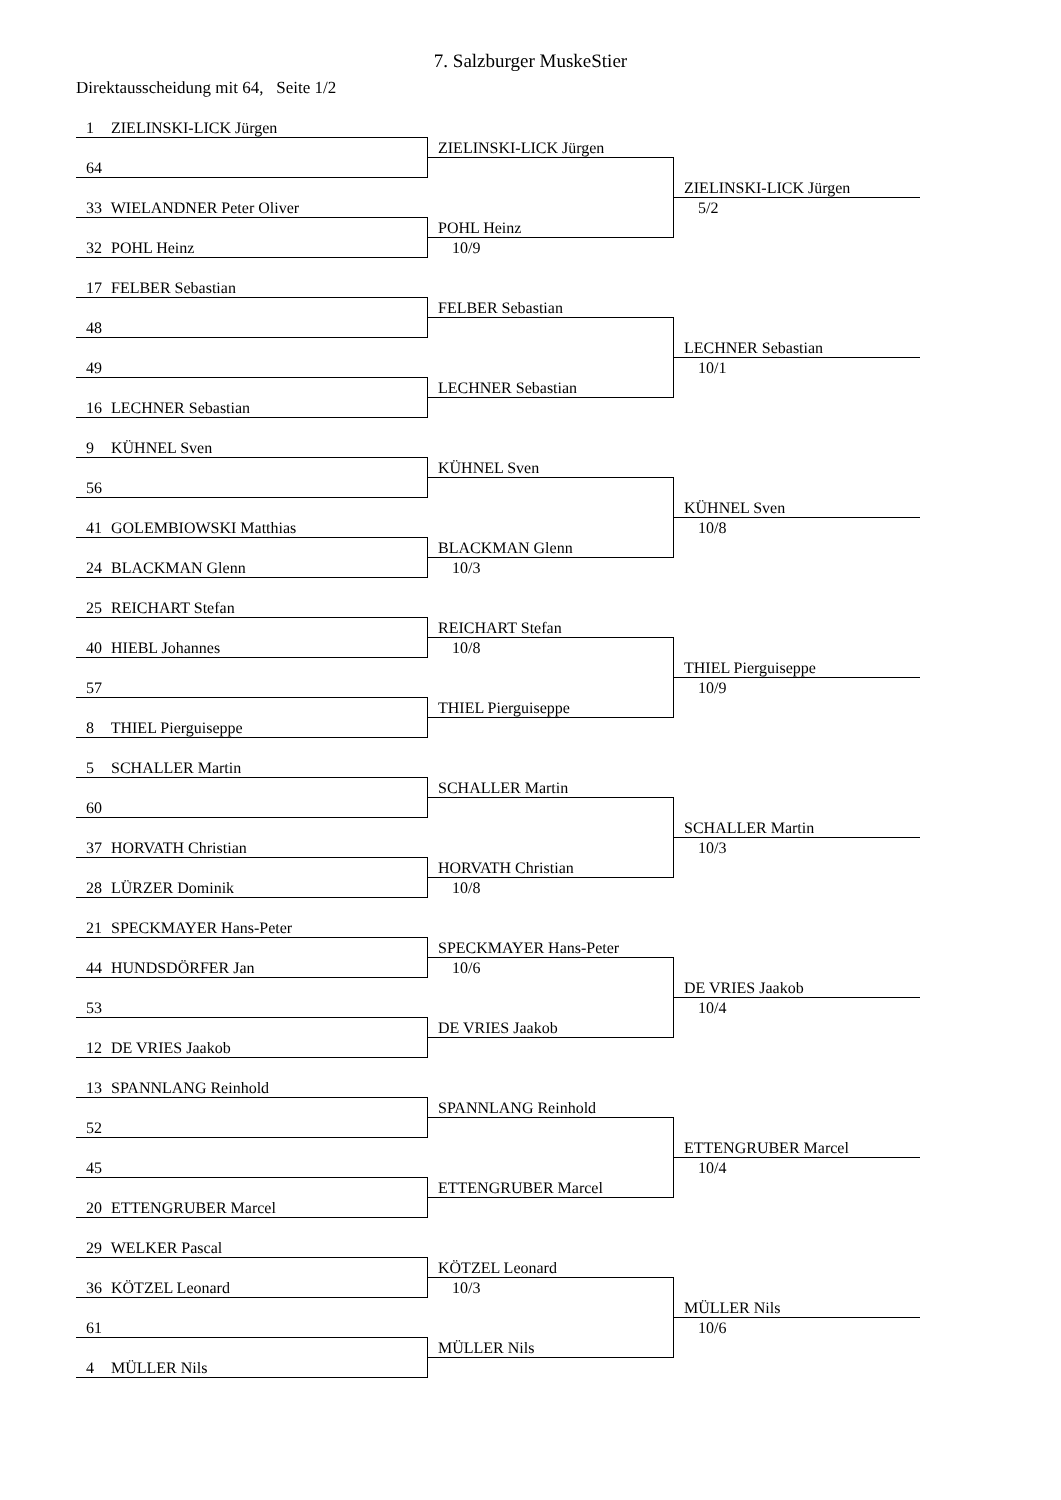7. Salzburger MuskeStier
Direktausscheidung mit 64, Seite 1/2
1 ZIELINSKI-LICK Jürgen
ZIELINSKI-LICK Jürgen
64
ZIELINSKI-LICK Jürgen
33 WIELANDNER Peter Oliver
5/2
POHL Heinz
32 POHL Heinz
10/9
17 FELBER Sebastian
FELBER Sebastian
48
LECHNER Sebastian
49
10/1
LECHNER Sebastian
16 LECHNER Sebastian
9 KÜHNEL Sven
KÜHNEL Sven
56
KÜHNEL Sven
41 GOLEMBIOWSKI Matthias
10/8
BLACKMAN Glenn
24 BLACKMAN Glenn
10/3
25 REICHART Stefan
REICHART Stefan
40 HIEBL Johannes
10/8
THIEL Pierguiseppe
57
10/9
THIEL Pierguiseppe
8 THIEL Pierguiseppe
5 SCHALLER Martin
SCHALLER Martin
60
SCHALLER Martin
37 HORVATH Christian
10/3
HORVATH Christian
28 LÜRZER Dominik
10/8
21 SPECKMAYER Hans-Peter
SPECKMAYER Hans-Peter
44 HUNDSDÖRFER Jan
10/6
DE VRIES Jaakob
53
10/4
DE VRIES Jaakob
12 DE VRIES Jaakob
13 SPANNLANG Reinhold
SPANNLANG Reinhold
52
ETTENGRUBER Marcel
45
10/4
ETTENGRUBER Marcel
20 ETTENGRUBER Marcel
29 WELKER Pascal
KÖTZEL Leonard
36 KÖTZEL Leonard
10/3
MÜLLER Nils
61
10/6
MÜLLER Nils
4 MÜLLER Nils